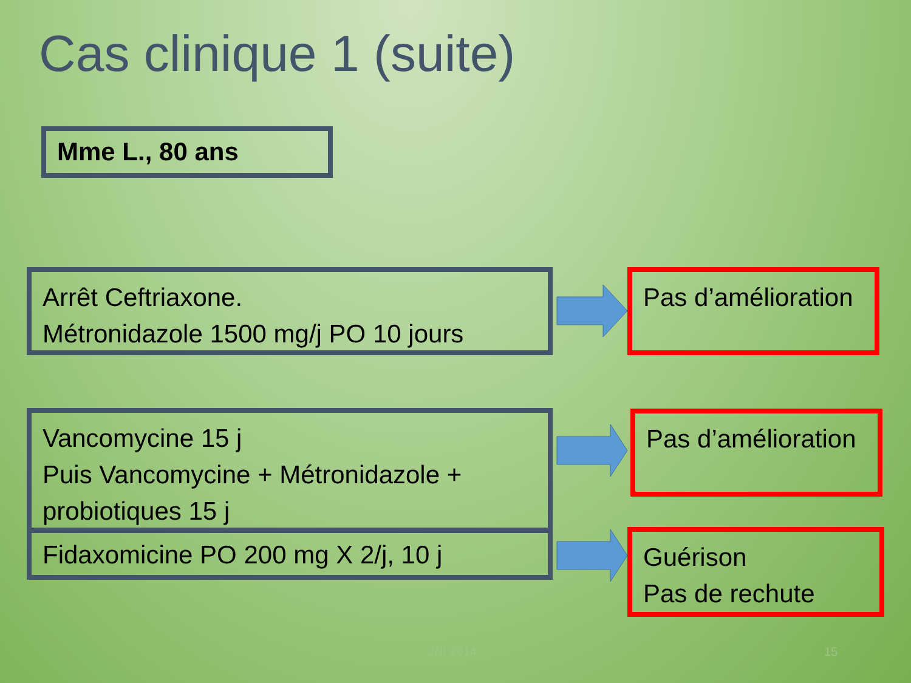Cas clinique 1 (suite)
Mme L., 80 ans
Arrêt Ceftriaxone.
Métronidazole 1500 mg/j PO 10 jours
Pas d’amélioration
Vancomycine 15 j
Puis Vancomycine + Métronidazole +
probiotiques 15 j
Pas d’amélioration
Fidaxomicine PO 200 mg X 2/j, 10 j
Guérison
Pas de rechute
JNI 2014 15